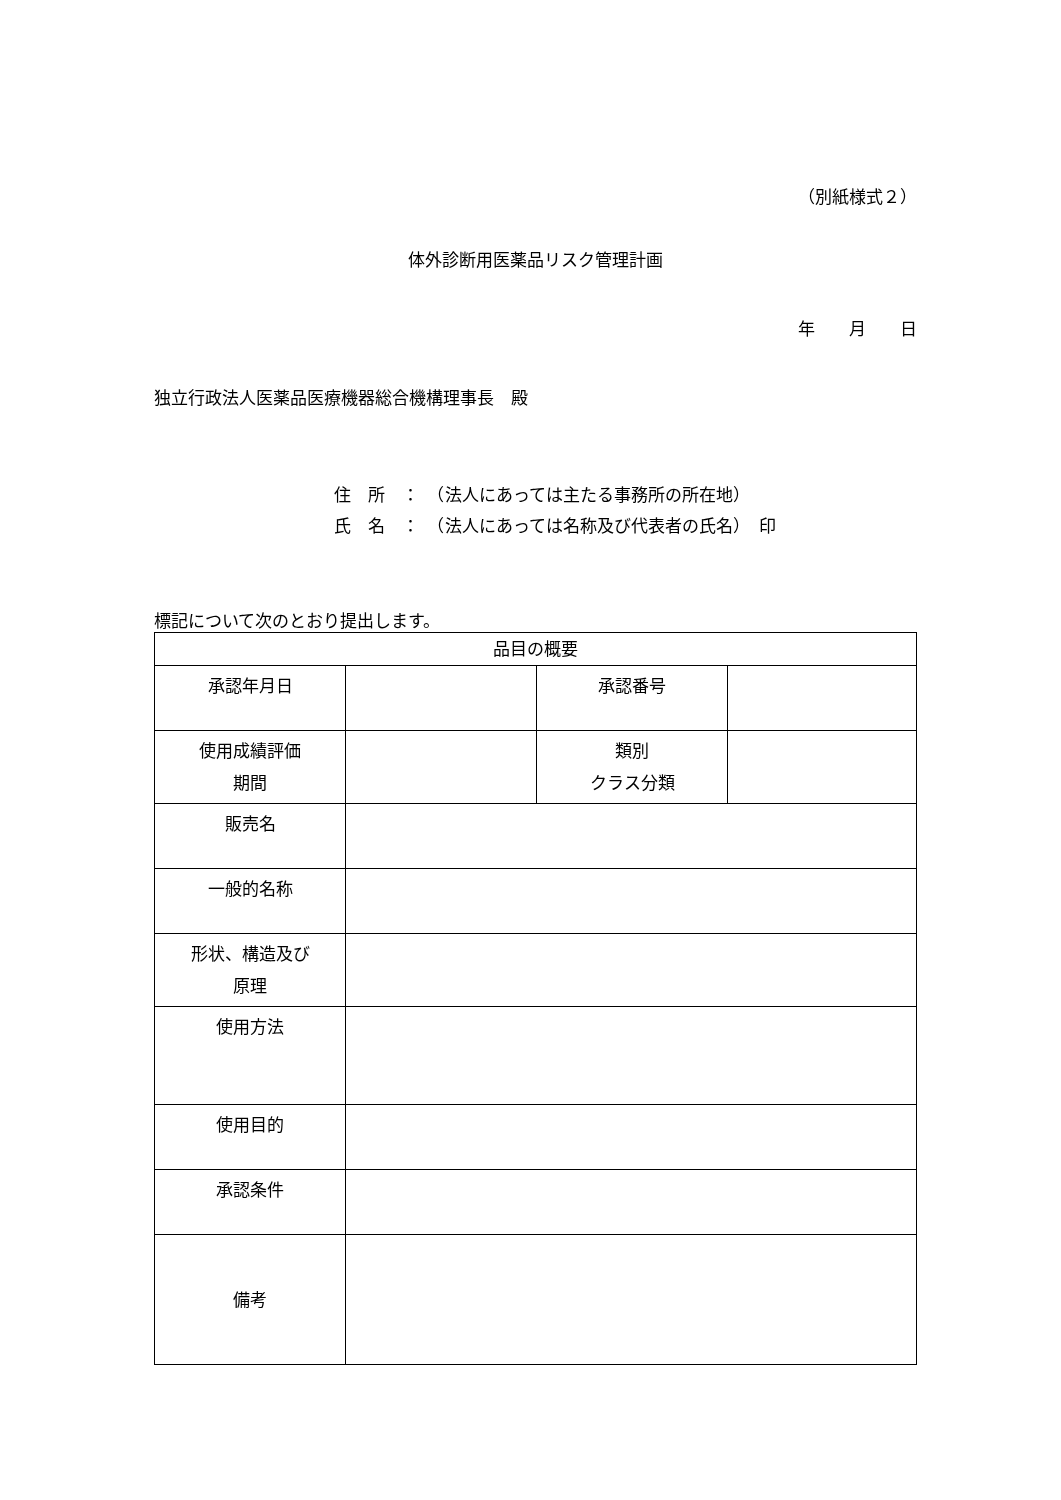（別紙様式２）
体外診断用医薬品リスク管理計画
年　　月　　日
独立行政法人医薬品医療機器総合機構理事長　殿
住　所　：　（法人にあっては主たる事務所の所在地）
氏　名　：　（法人にあっては名称及び代表者の氏名）　印
標記について次のとおり提出します。
| 品目の概要 | | | |
| 承認年月日 | | 承認番号 | |
| 使用成績評価 期間 | | 類別 クラス分類 | |
| 販売名 | | | |
| 一般的名称 | | | |
| 形状、構造及び 原理 | | | |
| 使用方法 | | | |
| 使用目的 | | | |
| 承認条件 | | | |
| 備考 | | | |